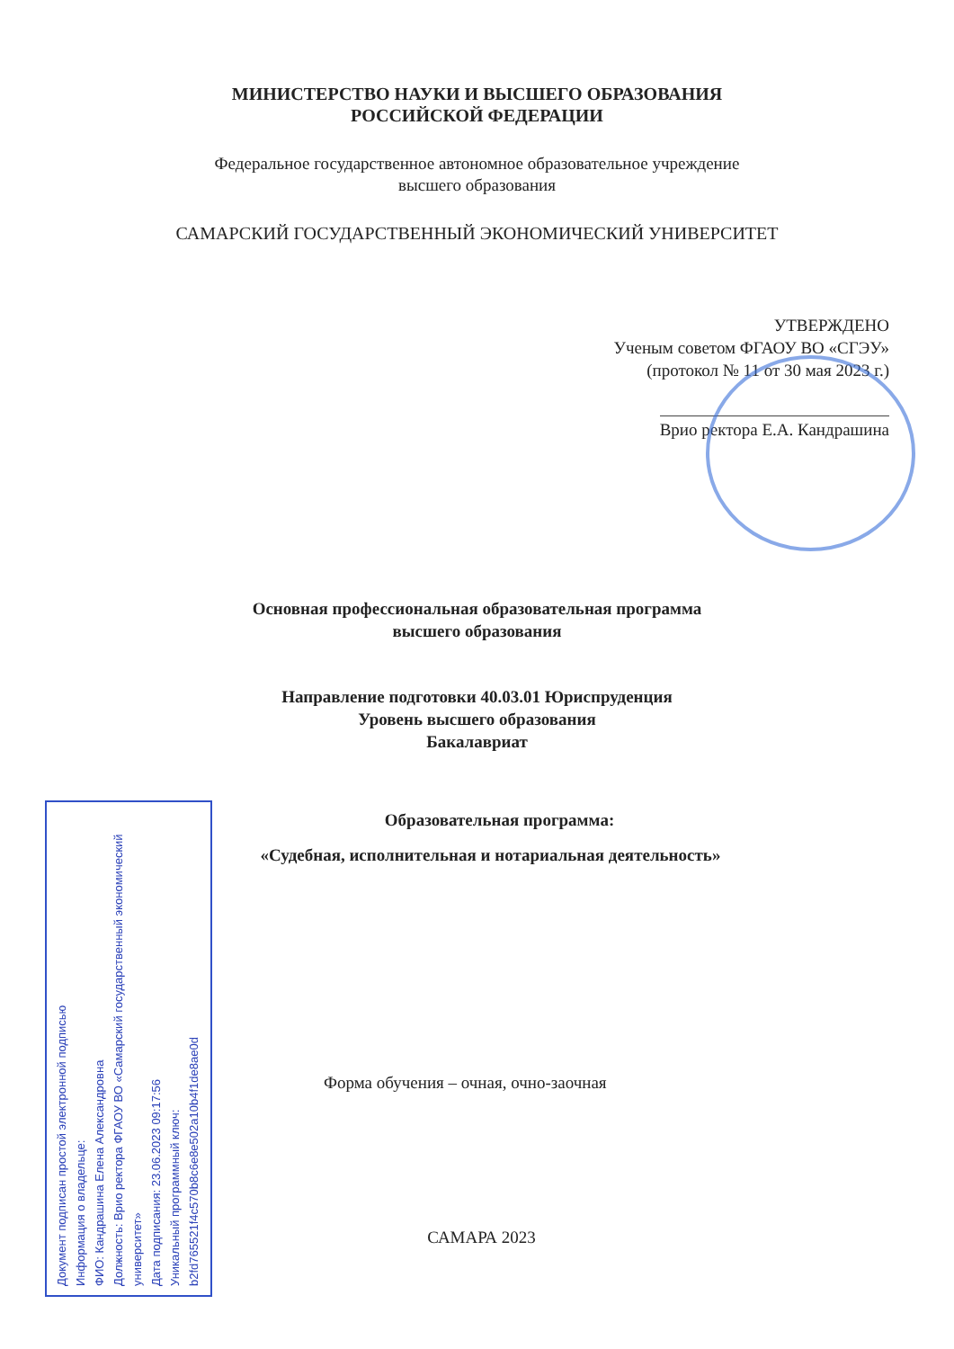МИНИСТЕРСТВО НАУКИ И ВЫСШЕГО ОБРАЗОВАНИЯ
РОССИЙСКОЙ ФЕДЕРАЦИИ
Федеральное государственное автономное образовательное учреждение
высшего образования
САМАРСКИЙ ГОСУДАРСТВЕННЫЙ ЭКОНОМИЧЕСКИЙ УНИВЕРСИТЕТ
УТВЕРЖДЕНО
Ученым советом ФГАОУ ВО «СГЭУ»
(протокол № 11 от 30 мая 2023 г.)
Врио ректора Е.А. Кандрашина
Основная профессиональная образовательная программа
высшего образования
Направление подготовки 40.03.01 Юриспруденция
Уровень высшего образования
Бакалавриат
Образовательная программа:
«Судебная, исполнительная и нотариальная деятельность»
Форма обучения – очная, очно-заочная
САМАРА 2023
Документ подписан простой электронной подписью
Информация о владельце:
ФИО: Кандрашина Елена Александровна
Должность: Врио ректора ФГАОУ ВО «Самарский государственный экономический университет»
Дата подписания: 23.06.2023 09:17:56
Уникальный программный ключ:
b2fd765521f4c570b8c6e8e502a10b4f1de8ae0d